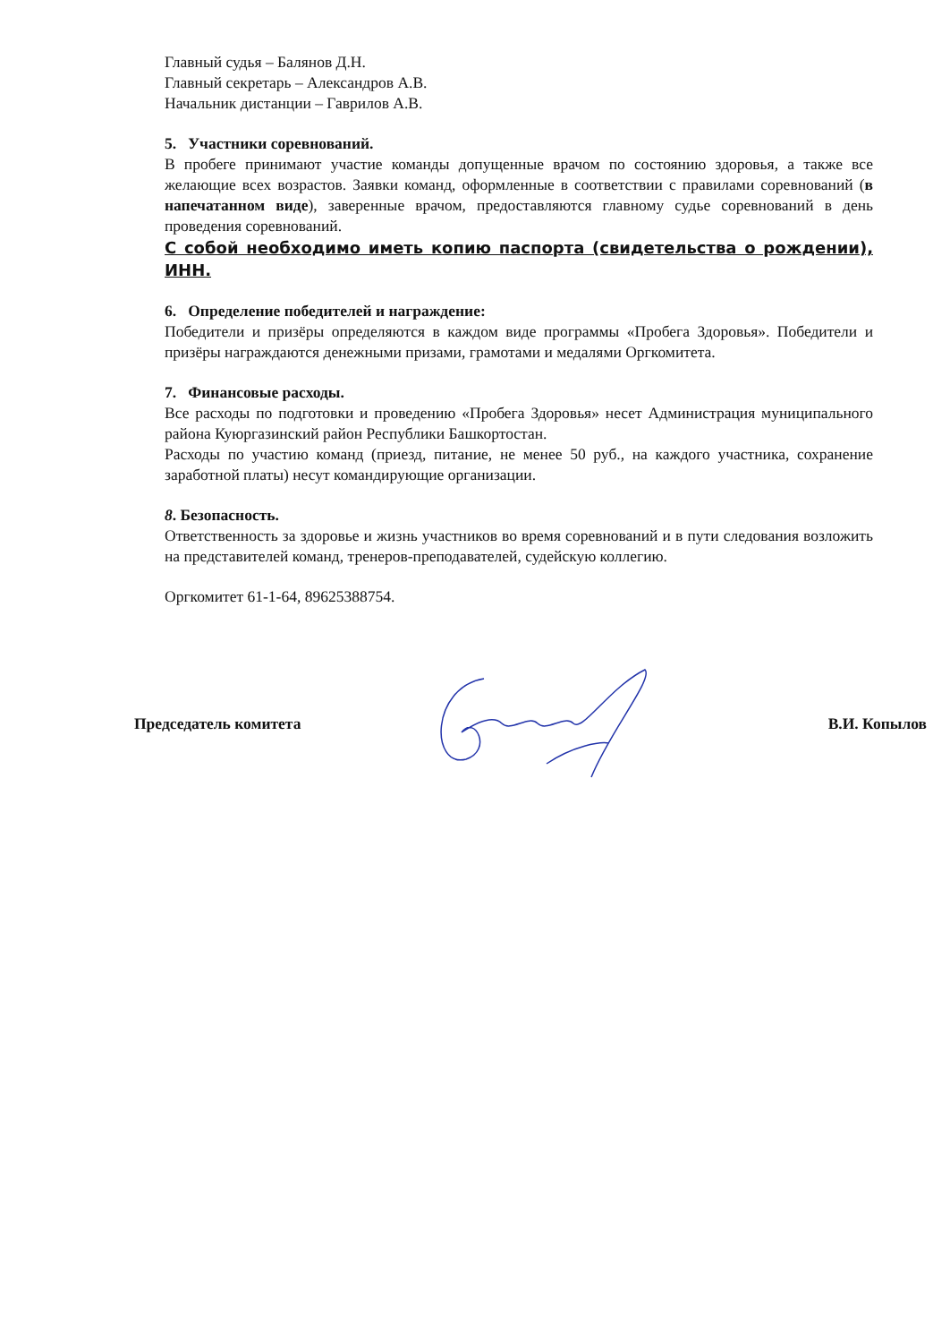Главный судья – Балянов Д.Н.
Главный секретарь – Александров А.В.
Начальник дистанции – Гаврилов А.В.
5. Участники соревнований.
В пробеге принимают участие команды допущенные врачом по состоянию здоровья, а также все желающие всех возрастов. Заявки команд, оформленные в соответствии с правилами соревнований (в напечатанном виде), заверенные врачом, предоставляются главному судье соревнований в день проведения соревнований.
С собой необходимо иметь копию паспорта (свидетельства о рождении), ИНН.
6. Определение победителей и награждение:
Победители и призёры определяются в каждом виде программы «Пробега Здоровья». Победители и призёры награждаются денежными призами, грамотами и медалями Оргкомитета.
7. Финансовые расходы.
Все расходы по подготовки и проведению «Пробега Здоровья» несет Администрация муниципального района Куюргазинский район Республики Башкортостан.
Расходы по участию команд (приезд, питание, не менее 50 руб., на каждого участника, сохранение заработной платы) несут командирующие организации.
8. Безопасность.
Ответственность за здоровье и жизнь участников во время соревнований и в пути следования возложить на представителей команд, тренеров-преподавателей, судейскую коллегию.
Оргкомитет 61-1-64, 89625388754.
Председатель комитета В.И. Копылов